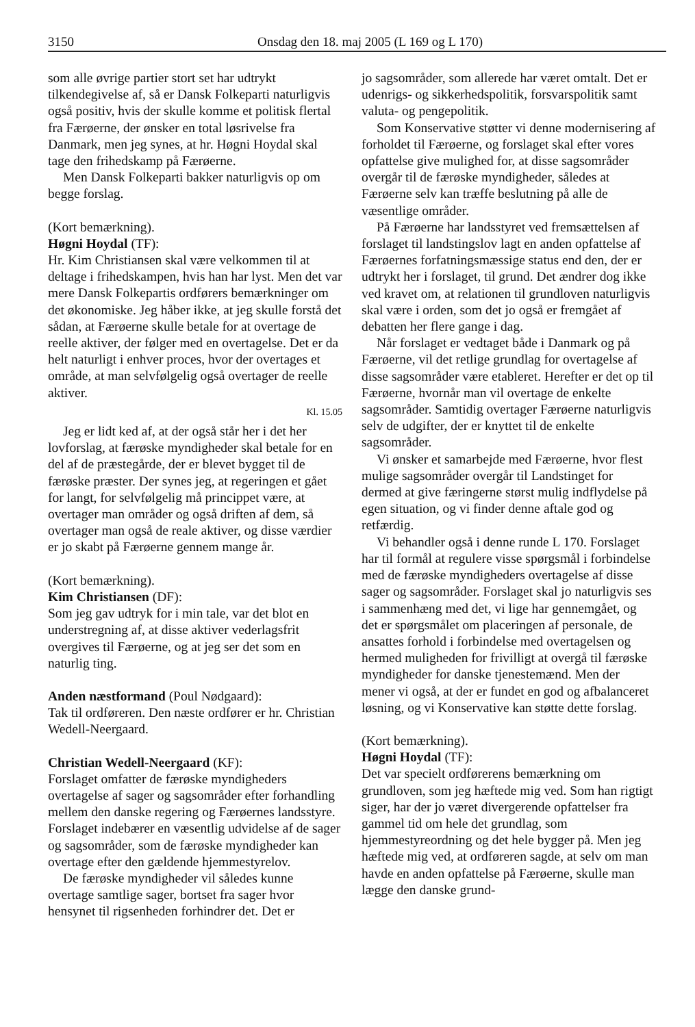3150 Onsdag den 18. maj 2005 (L 169 og L 170)
som alle øvrige partier stort set har udtrykt tilkendegivelse af, så er Dansk Folkeparti naturligvis også positiv, hvis der skulle komme et politisk flertal fra Færøerne, der ønsker en total løsrivelse fra Danmark, men jeg synes, at hr. Høgni Hoydal skal tage den frihedskamp på Færøerne.
Men Dansk Folkeparti bakker naturligvis op om begge forslag.
(Kort bemærkning).
Høgni Hoydal (TF):
Hr. Kim Christiansen skal være velkommen til at deltage i frihedskampen, hvis han har lyst. Men det var mere Dansk Folkepartis ordførers bemærkninger om det økonomiske. Jeg håber ikke, at jeg skulle forstå det sådan, at Færøerne skulle betale for at overtage de reelle aktiver, der følger med en overtagelse. Det er da helt naturligt i enhver proces, hvor der overtages et område, at man selvfølgelig også overtager de reelle aktiver.
Kl. 15.05
Jeg er lidt ked af, at der også står her i det her lovforslag, at færøske myndigheder skal betale for en del af de præstegårde, der er blevet bygget til de færøske præster. Der synes jeg, at regeringen et gået for langt, for selvfølgelig må princippet være, at overtager man områder og også driften af dem, så overtager man også de reale aktiver, og disse værdier er jo skabt på Færøerne gennem mange år.
(Kort bemærkning).
Kim Christiansen (DF):
Som jeg gav udtryk for i min tale, var det blot en understregning af, at disse aktiver vederlagsfrit overgives til Færøerne, og at jeg ser det som en naturlig ting.
Anden næstformand (Poul Nødgaard):
Tak til ordføreren. Den næste ordfører er hr. Christian Wedell-Neergaard.
Christian Wedell-Neergaard (KF):
Forslaget omfatter de færøske myndigheders overtagelse af sager og sagsområder efter forhandling mellem den danske regering og Færøernes landsstyre. Forslaget indebærer en væsentlig udvidelse af de sager og sagsområder, som de færøske myndigheder kan overtage efter den gældende hjemmestyrelov.
De færøske myndigheder vil således kunne overtage samtlige sager, bortset fra sager hvor hensynet til rigsenheden forhindrer det. Det er
jo sagsområder, som allerede har været omtalt. Det er udenrigs- og sikkerhedspolitik, forsvarspolitik samt valuta- og pengepolitik.
Som Konservative støtter vi denne modernisering af forholdet til Færøerne, og forslaget skal efter vores opfattelse give mulighed for, at disse sagsområder overgår til de færøske myndigheder, således at Færøerne selv kan træffe beslutning på alle de væsentlige områder.
På Færøerne har landsstyret ved fremsættelsen af forslaget til landstingslov lagt en anden opfattelse af Færøernes forfatningsmæssige status end den, der er udtrykt her i forslaget, til grund. Det ændrer dog ikke ved kravet om, at relationen til grundloven naturligvis skal være i orden, som det jo også er fremgået af debatten her flere gange i dag.
Når forslaget er vedtaget både i Danmark og på Færøerne, vil det retlige grundlag for overtagelse af disse sagsområder være etableret. Herefter er det op til Færøerne, hvornår man vil overtage de enkelte sagsområder. Samtidig overtager Færøerne naturligvis selv de udgifter, der er knyttet til de enkelte sagsområder.
Vi ønsker et samarbejde med Færøerne, hvor flest mulige sagsområder overgår til Landstinget for dermed at give færingerne størst mulig indflydelse på egen situation, og vi finder denne aftale god og retfærdig.
Vi behandler også i denne runde L 170. Forslaget har til formål at regulere visse spørgsmål i forbindelse med de færøske myndigheders overtagelse af disse sager og sagsområder. Forslaget skal jo naturligvis ses i sammenhæng med det, vi lige har gennemgået, og det er spørgsmålet om placeringen af personale, de ansattes forhold i forbindelse med overtagelsen og hermed muligheden for frivilligt at overgå til færøske myndigheder for danske tjenestemænd. Men der mener vi også, at der er fundet en god og afbalanceret løsning, og vi Konservative kan støtte dette forslag.
(Kort bemærkning).
Høgni Hoydal (TF):
Det var specielt ordførerens bemærkning om grundloven, som jeg hæftede mig ved. Som han rigtigt siger, har der jo været divergerende opfattelser fra gammel tid om hele det grundlag, som hjemmestyreordning og det hele bygger på. Men jeg hæftede mig ved, at ordføreren sagde, at selv om man havde en anden opfattelse på Færøerne, skulle man lægge den danske grund-